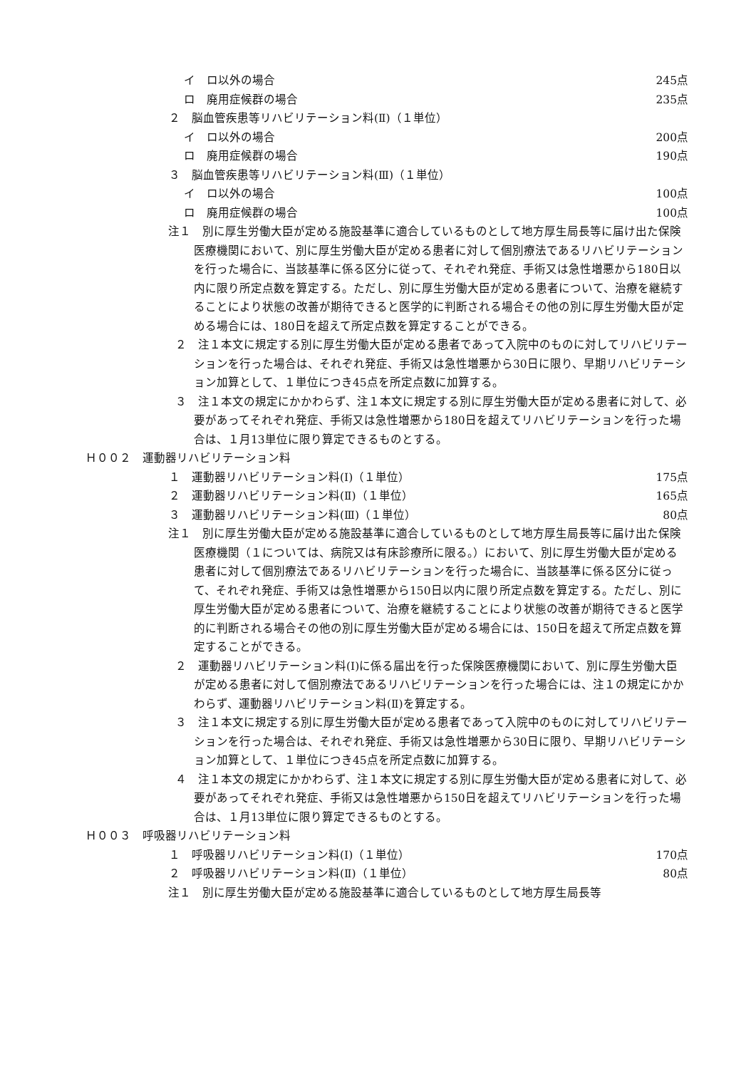イ　ロ以外の場合 245点
ロ　廃用症候群の場合 235点
２　脳血管疾患等リハビリテーション料(Ⅱ)（１単位）
イ　ロ以外の場合 200点
ロ　廃用症候群の場合 190点
３　脳血管疾患等リハビリテーション料(Ⅲ)（１単位）
イ　ロ以外の場合 100点
ロ　廃用症候群の場合 100点
注１　別に厚生労働大臣が定める施設基準に適合しているものとして地方厚生局長等に届け出た保険医療機関において、別に厚生労働大臣が定める患者に対して個別療法であるリハビリテーションを行った場合に、当該基準に係る区分に従って、それぞれ発症、手術又は急性増悪から180日以内に限り所定点数を算定する。ただし、別に厚生労働大臣が定める患者について、治療を継続することにより状態の改善が期待できると医学的に判断される場合その他の別に厚生労働大臣が定める場合には、180日を超えて所定点数を算定することができる。
２　注１本文に規定する別に厚生労働大臣が定める患者であって入院中のものに対してリハビリテーションを行った場合は、それぞれ発症、手術又は急性増悪から30日に限り、早期リハビリテーション加算として、１単位につき45点を所定点数に加算する。
３　注１本文の規定にかかわらず、注１本文に規定する別に厚生労働大臣が定める患者に対して、必要があってそれぞれ発症、手術又は急性増悪から180日を超えてリハビリテーションを行った場合は、１月13単位に限り算定できるものとする。
Ｈ００２　運動器リハビリテーション料
１　運動器リハビリテーション料(Ⅰ)（１単位） 175点
２　運動器リハビリテーション料(Ⅱ)（１単位） 165点
３　運動器リハビリテーション料(Ⅲ)（１単位） 80点
注１　別に厚生労働大臣が定める施設基準に適合しているものとして地方厚生局長等に届け出た保険医療機関（１については、病院又は有床診療所に限る。）において、別に厚生労働大臣が定める患者に対して個別療法であるリハビリテーションを行った場合に、当該基準に係る区分に従って、それぞれ発症、手術又は急性増悪から150日以内に限り所定点数を算定する。ただし、別に厚生労働大臣が定める患者について、治療を継続することにより状態の改善が期待できると医学的に判断される場合その他の別に厚生労働大臣が定める場合には、150日を超えて所定点数を算定することができる。
２　運動器リハビリテーション料(Ⅰ)に係る届出を行った保険医療機関において、別に厚生労働大臣が定める患者に対して個別療法であるリハビリテーションを行った場合には、注１の規定にかかわらず、運動器リハビリテーション料(Ⅱ)を算定する。
３　注１本文に規定する別に厚生労働大臣が定める患者であって入院中のものに対してリハビリテーションを行った場合は、それぞれ発症、手術又は急性増悪から30日に限り、早期リハビリテーション加算として、１単位につき45点を所定点数に加算する。
４　注１本文の規定にかかわらず、注１本文に規定する別に厚生労働大臣が定める患者に対して、必要があってそれぞれ発症、手術又は急性増悪から150日を超えてリハビリテーションを行った場合は、１月13単位に限り算定できるものとする。
Ｈ００３　呼吸器リハビリテーション料
１　呼吸器リハビリテーション料(Ⅰ)（１単位） 170点
２　呼吸器リハビリテーション料(Ⅱ)（１単位） 80点
注１　別に厚生労働大臣が定める施設基準に適合しているものとして地方厚生局長等